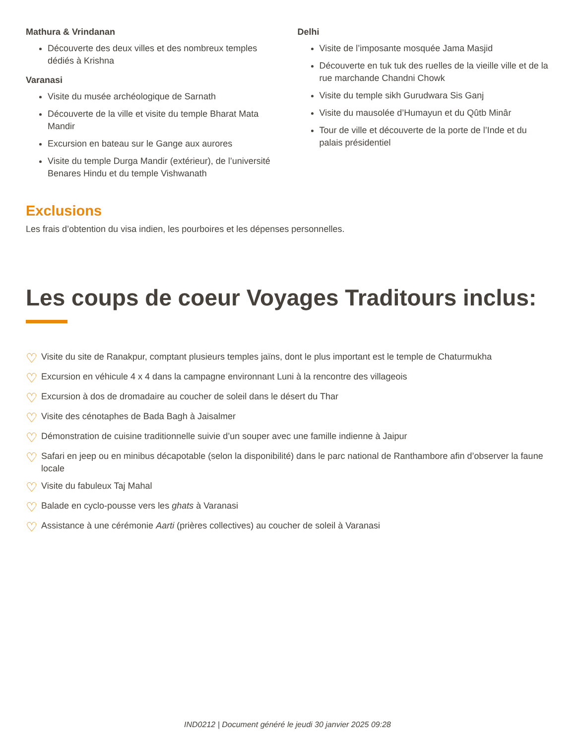Mathura & Vrindanan
Découverte des deux villes et des nombreux temples dédiés à Krishna
Varanasi
Visite du musée archéologique de Sarnath
Découverte de la ville et visite du temple Bharat Mata Mandir
Excursion en bateau sur le Gange aux aurores
Visite du temple Durga Mandir (extérieur), de l’université Benares Hindu et du temple Vishwanath
Delhi
Visite de l’imposante mosquée Jama Masjid
Découverte en tuk tuk des ruelles de la vieille ville et de la rue marchande Chandni Chowk
Visite du temple sikh Gurudwara Sis Ganj
Visite du mausolée d’Humayun et du Qûtb Minâr
Tour de ville et découverte de la porte de l’Inde et du palais présidentiel
Exclusions
Les frais d’obtention du visa indien, les pourboires et les dépenses personnelles.
Les coups de coeur Voyages Traditours inclus:
♡ Visite du site de Ranakpur, comptant plusieurs temples jaïns, dont le plus important est le temple de Chaturmukha
♡ Excursion en véhicule 4 x 4 dans la campagne environnant Luni à la rencontre des villageois
♡ Excursion à dos de dromadaire au coucher de soleil dans le désert du Thar
♡ Visite des cénotaphes de Bada Bagh à Jaisalmer
♡ Démonstration de cuisine traditionnelle suivie d’un souper avec une famille indienne à Jaipur
♡ Safari en jeep ou en minibus décapotable (selon la disponibilité) dans le parc national de Ranthambore afin d’observer la faune locale
♡ Visite du fabuleux Taj Mahal
♡ Balade en cyclo-pousse vers les ghats à Varanasi
♡ Assistance à une cérémonie Aarti (prières collectives) au coucher de soleil à Varanasi
IND0212 | Document généré le jeudi 30 janvier 2025 09:28